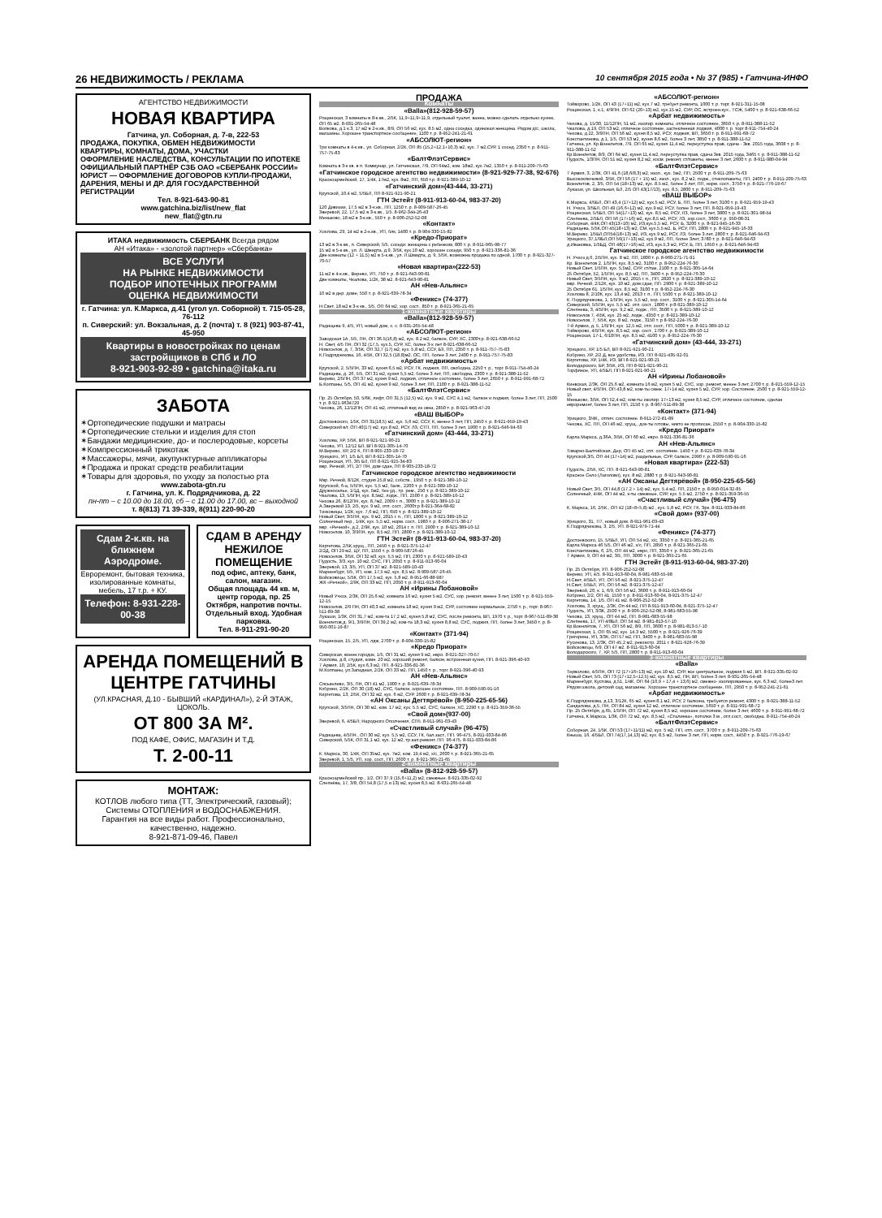26 НЕДВИЖИМОСТЬ / РЕКЛАМА 10 сентября 2015 года • № 37 (985) • Гатчина-ИНФО
АГЕНТСТВО НЕДВИЖИМОСТИ
НОВАЯ КВАРТИРА
Гатчина, ул. Соборная, д. 7-в, 222-53
ПРОДАЖА, ПОКУПКА, ОБМЕН НЕДВИЖИМОСТИ
КВАРТИРЫ, КОМНАТЫ, ДОМА, УЧАСТКИ
ОФОРМЛЕНИЕ НАСЛЕДСТВА, КОНСУЛЬТАЦИИ ПО ИПОТЕКЕ
ОФИЦИАЛЬНЫЙ ПАРТНЁР СЗБ ОАО «СБЕРБАНК РОССИИ»
ЮРИСТ — ОФОРМЛЕНИЕ ДОГОВОРОВ КУПЛИ-ПРОДАЖИ, ДАРЕНИЯ, МЕНЫ И ДР. ДЛЯ ГОСУДАРСТВЕННОЙ РЕГИСТРАЦИИ
Тел. 8-921-643-90-81
www.gatchina.biz/list/new_flat
new_flat@gtn.ru
ИТАКА недвижимость СБЕРБАНК Всегда рядом
АН «Итака» - «золотой партнер» «Сбербанка»
ВСЕ УСЛУГИ
НА РЫНКЕ НЕДВИЖИМОСТИ
ПОДБОР ИПОТЕЧНЫХ ПРОГРАММ
ОЦЕНКА НЕДВИЖИМОСТИ
г. Гатчина: ул. К.Маркса, д.41 (угол ул. Соборной) т. 715-05-28, 76-112
п. Сиверский: ул. Вокзальная, д. 2 (почта) т. 8 (921) 903-87-41, 45-950
Квартиры в новостройках по ценам застройщиков в СПб и ЛО
8-921-903-92-89 • gatchina@itaka.ru
ЗАБОТА
✶Ортопедические подушки и матрасы
✶Ортопедические стельки и изделия для стоп
✶Бандажи медицинские, до- и послеродовые, корсеты
✶Компрессионный трикотаж
✶Массажеры, мячи, акупунктурные аппликаторы
✶Продажа и прокат средств реабилитации
✶Товары для здоровья, по уходу за полостью рта
www.zabota-gtn.ru
г. Гатчина, ул. К. Подрядчикова, д. 22
пн-пт – с 10.00 до 18.00, сб – с 11.00 до 17.00, вс – выходной
т. 8(813) 71 39-339, 8(911) 220-90-20
Сдам 2-к.кв. на ближнем Аэродроме.
Евроремонт, бытовая техника, изолированные комнаты, мебель, 17 т.р. + КУ.
Телефон: 8-931-228-00-38
СДАМ В АРЕНДУ НЕЖИЛОЕ ПОМЕЩЕНИЕ
под офис, аптеку, банк, салон, магазин.
Общая площадь 44 кв. м, центр города, пр. 25 Октября, напротив почты. Отдельный вход. Удобная парковка.
Тел. 8-911-291-90-20
АРЕНДА ПОМЕЩЕНИЙ В ЦЕНТРЕ ГАТЧИНЫ
(УЛ.КРАСНАЯ, Д.10 - БЫВШИЙ «КАРДИНАЛ»), 2-Й ЭТАЖ, ЦОКОЛЬ.
ОТ 800 ЗА М².
ПОД КАФЕ, ОФИС, МАГАЗИН И Т.Д.
Т. 2-00-11
МОНТАЖ:
КОТЛОВ любого типа (ТТ, Электрический, газовый);
Системы ОТОПЛЕНИЯ и ВОДОСНАБЖЕНИЯ.
Гарантия на все виды работ. Профессионально, качественно, надежно.
8-921-871-09-46, Павел
ПРОДАЖА
Комнаты
«Balla»(812-928-59-57)
Рощинская, 3 комнаты в 8-к.кв., 2/5К, 11,9+11,9+11,9, отдельный туалет, ванна, можно сделать отдельно кухню, ОП 65 м2. 8-931-265-54-48
Волкова, д.1 к.3, 17 м2 в 2-к.кв., 8/9, ОП 56 м2, кух. 8.5 м2, одна соседка, одинокая женщина. Рядом д/с, школа, магазины. Хорошее транспортное сообщение, 1100 т. р. 8-952-241-21-61
«АБСОЛЮТ-регион»
Три комнаты в 4-к.кв., ул. Соборная, 2/2К, ОП 85 (15,2+12,1+10,3) м2, кух. 7 м2,СУР, 1 сосед, 2350 т. р. 8-911-757-75-83
«БалтФлэтСервис»
Комната в 3-к кв. в п. Коммунар, ул. Гатчинская, 7/9, ОП 64м2, ком. 18м2, кух.7м2, 1350 т. р. 8-911-209-75-63
«Гатчинское городское агентство недвижимости» (8-921-929-77-38, 92-676)
Красноармейский, 17, 1/4К, 17м2, кух. 8м2, ПП, 650 т.р. 8-921-389-10-12
«Гатчинский дом»(43-444, 33-271)
Крупской, 10.4 м2, 5/5БЛ, ПП 8-921-921-90-21
ГТН Эстейт (8-911-913-60-04, 983-37-20)
120 Дивизии, 17,5 м2 в 3-к.кв., ПП, 1250 т. р. 8-909-587-26-45
Зверевой, 22, 17,5 м2 в 3-к.кв., 1/5. 8-962-344-26-43
Меньково, 18 м2 в 3-к.кв., 550 т. р. 8-906-252-52-08
«Контакт»
Хохлова, 29, 14 м2 в 2-к.кв., УП, блк, 1400 т. р. 8-904-330-15-82
«Кредо-Приорат»
13 м2 в 3-к.кв., п. Сиверский, 5/5, соседи: женщина с ребенком, 800 т. р. 8-911-965-98-77
15 м2 в 5-к.кв., ул. Л. Шмидта, д.9, 3/5К, кух.10 м2, хорошие соседи, 950 т. р. 8-921-336-81-36
Две комнаты (12 + 11,5) м2 в 5-к.кв., ул. Л.Шмидта, д. 9, 5/5К, возможна продажа по одной, 1700 т. р. 8-921-327-70-57
«Новая квартира»(222-53)
11 м2 в 4-к.кв., Верево, УП, 750 т. р. 8-921-643-90-81
Две комнаты, Чкалова, 1/2К, 38 м2. 8-921-643-90-81
АН «Нев-Альянс»
10 м2 в дер. доме, 550 т. р. 8-921-639-78-34
«Феникс» (74-377)
Н.Свет, 18 м2 в 3-к кв., 5/5, ОП 64 м2, хор. сост., 850 т. р. 8-921-365-21-65
1-комнатные квартиры
«Balla»(812-928-59-57)
Радищева 9, 4/5, УП, новый дом, х. с. 8-931-265-54-48
«АБСОЛЮТ-регион»
Заводская 1А ,5/5, ПН, ОП 36.5(16,8) м2, кух. 8.2 м2, балкон, СУР, ХС, 2300т.р. 8-921-638-66-52
Н. Свет, 4/5 ПН, ОП 32 (17,5, кух.5, СУР, ХС, более 3-х лет 8-921-638-66-52
Новоселов, д. 7, 3/5К, ОП 32,7 (17) м2, кух. 5,8 м2, ССУ, БЗ, ПП, 2350 т. р. 8-911-757-75-83
К.Подрядчикова, 16, 4/5К, ОП 32,5 (18,8)м2, ОС, ПП, более 3 лет, 2400 т. р. 8-911-757-75-83
«Арбат недвижимость»
Крупской, 2, 5/5ПН, 33 м2, кухня 6,5 м2, РСУ, ГК, лоджия, ПП, свободна, 2250 т. р., торг. 8-911-754-40-24
Радищева, д. 26, 5/5, ОП 31 м2, кухня 5,5 м2, более 3 лет, ПП, свободна, 2300 т. р. 8-921-388-11-52
Верево, 2/5ПН, ОП 37 м2, кухня 9 м2, лоджия, отличное состояние, более 3 лет, 2650 т. р. 8-911-991-68-72
Б.Колпаны, 5/5, ОП 41 м2, кухня 9 м2, более 3 лет, ПП, 2100 т. р. 8-921-388-11-52
«БалтФлэтСервис»
Пр. 25 Октября, 50, 5/6К, лифт, ОП 31,5 (12,5) м2, кух. 9 м2, СУС 4,1 м2, балкон и лоджия, более 3 лет, ПП, 2500 т. р. 8-921-9634729
Чехова, 26, 12/12ПН, ОП 41 м2, отличный вид из окна, 2850 т. р. 8-921-963-47-29
«ВАШ ВЫБОР»
Достоевского, 1/5К, ОП 31(18,5) м2, кух. 5,6 м2, ССУ, К, менее 3 лет, ПП, 2450 т. р. 8-921-959-19-43
Сиверский в/г, ОП 40(17) м2, кух.8 м2, РСУ, ЛЗ, СТП, ПП, более 3 лет, 1900 т. р. 8-921-646-94-63
«Гатчинский дом» (43-444, 33-271)
Хохлова, ХР, 5/5К, ВП 8-921-921-90-21
Чехова, УП, 12/12 БЛ, ВП 8-921-305-14-70
М.Верево, ХР, 2/2 К, ПП 8-905-233-18-72
Урицкого, УП, 1/5 БЛ, ВП 8-921-305-14-70
Рощинская, УП, 3/5 БЛ, ПП 8-921-925-34-83
мкр. Речной, УП, 2/7 ПН, дом сдан, ПП 8-905-233-18-72
Гатчинское городское агентство недвижимости
Мкр. Речной, 8/12К, студия 25,8 м2, собств., 1950 т. р. 8-921-389-10-12
Крупской, 6-а, 5/5ПН, кух. 5,5 м2, балк., 2200 т. р. 8-921-389-10-12
Дружноселье, 1/1Д, кух. 5м2, без уд., тр. рем., 250 т. р. 8-921-389-10-12
Чкалова, 13, 5/5ПН, кух. 8,5м2, лодж., ПП, 2500 т. р. 8-921-389-10-12
Чехова 26, 8/12ПН, кух. 8,7м2, 2009 г. п., 3000 т. р. 8-921-389-10-12
А.Зверевой 13, 2/5, кух. 9 м2, отл. сост., 2600т.р 8-921-364-68-82
Тихковицы, 1/2К, кух. 7,6 м2, ПП, 650 т. р. 8-921-389-10-12
Новый Свет, 3/5ПН, кух. 9 м2, 2015 г. п., ПП, 1800 т. р. 8-921-389-10-12
Солнечный пер., 1/4К, кух. 5,5 м2, норм. сост., 1980 т. р. 8-906-271-38-17
мкр. «Речной», д.2, 2/9К, кух. 10 м2, 2014 г. п. ПП, 2900 т. р. 8-921-389-10-12
Новоселов, 10, 3/9ПН, кух. 8,5 м2, ПП, 2800 т. р. 8-921-389-10-12
ГТН Эстейт (8-911-913-60-04, 983-37-20)
Киргетова, 2/5К,хрущ., ПП, 2450 т. р. 8-921-375-12-47
2/2Д, ОП 29 м2, ЦУ, ПП, 1550 т. р. 8-909-58726-45
Новоселов, 3/5К, ОП 32 м3, кух. 5,5 м2, ПП, 2300 т. р. 8-921-589-10-43
Пудость, 3/3, кух. 10 м2, СУС, ПП, 2050 т. р. 8-911-913-60-04
Зверевой, 13, 3/5, УП, ОП 37 м2. 8-921-589-10-43
Мариенбург, 5/5, УП, ком. 17,5 м2, кух. 8,5 м2. 8-909-587-26-45
Войсковицы, 5/5К, ОП 17,5 м2, кух. 5,8 м2. 8-951-66-88-987
ЖК «Речной», 2/9К, ОП 33 м2, ПП, 2050 т. р. 8-911-913-60-04
АН «Ирины Лобановой»
Новый Учхоз, 2/3К, ОП 25,6 м2, комната 16 м2, кухня 5 м2, СУС, хор. ремонт, менее 3 лет, 1500 т. р. 8-921-559-12-15
Новоселов, 2/9 ПН, ОП 40,3 м2, комната 18 м2, кухня 9 м2, СУР, состояние нормальное, 2750 т. р., торг. 8-967-511-89-38
Лукаши, 1/3К, ОП 31,7 м2, ком-та 17,2 м2, кухня 5,8 м2, СУС, после ремонта, ВП, 1970 т. р., торг. 8-967-511-89-38
Военлетов,д. 9/1, 3/9ПН, ОП 39,2 м2, ком-та 18,3 м2, кухня 8,8 м2, СУС, лоджия, ПП, более 3 лет, 3450 т. р. 8-950-001-19-87
«Контакт» (371-94)
Рощинская, 15, 2/5, УП, лдж, 2700 т. р. 8-904-330-15-82
«Кредо Приорат»
Сиверская, военн.городок, 1/5, ОП 31 м2, кухня 9 м2, евро. 8-921-327-70-57
Хохлова, д.8, студия, комн. 20 м2, хороший ремонт, балкон, встроенная кухня, ПП. 8-921-396-40-93
7 Армия, 10, 2/5К, кух.6,3 м2, ПП. 8-921-336-81-36
М.Колпаны, ул.Западная, 2/2К, ОП 33 м2, ПП, 1450 т. р., торг. 8-921-396-40-93
АН «Нев-Альянс»
Сяськелево, 3/5, ПН, ОП 41 м2, 1900 т. р. 8-921-639-78-34
Кобрино, 2/2К, ОП 30 (18) м2, СУС, балкон, хорошее состояние, ПП. 8-909-590-91-16
Киргетова, 13, 2/5К, ОП 32 м2, кух. 6 м2, СУР, 2600 т. р. 8-921-639-78-34
«АН Оксаны Дегтярёвой» (8-950-225-65-56)
Крупской, 3/5ПН, ОП 30 м2, ком. 17 м2, кух. 5.5 м2, СУС, балкон, ХС, 2290 т. р. 8-921-359-36-55
«Свой дом»(937-00)
Зверевой, 6, 4/5БЛ; Народного Ополчения, СПб. 8-911-961-03-43
«Счастливый случай» (96-475)
Радищева, 4/5ПН., ОП 30 м2, кух. 5,5 м2, ССУ, ГК, бал.заст., ПП. 96-475, 8-911-933-84-86
Сиверский, 5/5К, ОП 31,1 м2, кух. 12 м2, тр.кап.ремонт, ПП. 96-475, 8-911-933-84-86
«Феникс» (74-377)
К. Маркса, 30, 1/4К, ОП 35м2, кух. 7м2, ком. 19,4 м2, х/с, 2600 т. р. 8-921-365-21-65
Зверевой, 1, 5/5, УП, хор. сост., ПП, 2600 т. р. 8-921-365-21-65
2-комнатные квартиры
«Balla» (8-812-928-59-57)
Красноармейский пр., 1/2, ОП 37,9 (15,6+11,2) м2, смежные. 8-921-335-02-92
Слепнёва, 17, 3/8, ОП 54,8 (17,5 и 13) м2, кухня 8,5 м2. 8-931-265-54-48
«АБСОЛЮТ-регион»
Тойворово, 1/2К, ОП 43 (17+11) м2, кух.7 м2, требует ремонта, 1000 т. р. торг. 8-921-311-15-08
Рощинская, 1, к.1, 4/9ПН, ОП 62 (20+13) м2, кух.15 м2, СУР, ОС, встроен.кух., ТСЖ, 5400 т. р. 8-921-638-66-52
«Арбат недвижимость»
Чехова, д. 15/30, 11/12ПН, 51 м2, изолир. комнаты, отличное состояние, 3650 т. р. 8-911-388-11-52
Чкалова, д.19, ОП 53 м2, отличное состояние, застекленная лоджия, 4000 т. р. торг 8-911-754-40-24
Чехова, д.22, 3/9ПН, ОП 56 м2, кухня 8,5 м2, РСУ, лоджия, ВП, 3650 т. р. 8-911-991-68-72
Константинова, д.1, 1/5, ОП 53 м2, кухня 8,6 м2, более 3 лет, 3850 т. р. 8-911-388-11-52
Гатчина, ул. Кр.Военлетов, 7/9, ОП 65 м2, кухня 11,4 м2, переуступка прав, сдача - 3кв. 2015 года, 3608 т. р. 8-911-388-11-52
Кр.Военлетов, 8/9, ОП 64 м2, кухня 11,4 м2, переуступка прав, сдача 3кв. 2015 года, 3465 т. р. 8-911-388-11-52
Пудость, 1/3ПН, ОП 51 м2, кухня 8,2 м2, косм. ремонт, ст/пакеты, менее 3 лет, 2600 т. р. 8-911-980-04-94
«БалтФлэтСервис»
7 Армия, 3, 2/3К, ОП 41,6 (18,6/8,3) м2, изол., кух. 5м2, ПП, 2500 т. р. 8-911-209-75-63
Высокоключевой, 3/5К, ОП 56 (17 + 15) м2, изол., кух. 8,2 м2, лодж., стеклопакеты, ПП, 2400 т. р. 8-911-209-75-63
Военлетов, 2, 3/5, ОП 54 (18+13) м2, кух. 8.5 м2, более 3 лет, ПП, норм. сост., 3750 т. р. 8-921-776-19-67
Лукаши, ул. Школьная, БЛ, 2/5 ОП 43(17/13), кух. 8,5, 2800 т. р. 8-911-209-75-63
«ВАШ ВЫБОР»
К.Маркса, 4/5БЛ, ОП 43,4 (17+12) м2, кух.5 м2, РСУ, Б, ПП, более 3 лет, 3100 т. р. 8-921-959-19-43
Н. Учхоз, 3/5БЛ, ОП 49 (16,6+12) м2, кух.9 м2, РСУ, более 3 лет, ПП. 8-921-959-19-43
Рощинская, 5/5БЛ, ОП 54(17+13) м2, кух. 8,5 м2, РСУ, ЛЗ, более 3 лет, 3800 т. р. 8-921-301-98-54
Слепнева, 2/5БЛ, ОП 56 (17+16) м2, кух.8,5 м2, РСУ, ЛЗ, хор.сост., 3600 т. р. 950-08-31
Соборная, 4/4К,ОП 43(13+10) м2, ИЗ,кух.5,5 м2, РСУ, Б, 3200 т. р. 8-921-945-16-33
Радищева, 5/5К,ОП 45(18+13) м2, СМ, кух.5,5 м2, Б, РСУ, ПП, 2800 т. р. 8-921-945-16-33
М.Верево, 1/5БЛ,ОП54(18+13) м2, ИЗ, кух.9 м2, РСУ, ЛЗ, более 3 лет, 2800 т. р. 8-921-646-94-63
Урицкого, 37,1/9БЛ,ОП 56(17+13) м2, кух.9 м2, ПП, более 3лет, 3780 т. р. 8-921-646-94-63
д.Ивановка, 1/5БД, ОП 48(17+16) м2, ИЗ, кух.5,3 м2, РСУ, Б, ПП, 1650 т. р. 8-921-646-94-63
Гатчинское городское агентство недвижимости
Н. Учхоз д.6, 2/5ПН, кух. 8 м2, ПП, 1800 т. р. 8-960-271-71-91
Кр. Военлетов 2, 1/5ПН, кух. 8,5 м2, 3100 т. р. 8-952-224-76-30
Новый Свет, 1/5ПН, кух. 5,5м2, СУР, ст/пак, 2100 т. р. 8-921-305-14-64
25 Октября, 52, 1/5ПН, кух. 8,5 м2, ПП, 3400 т. р. 8-952-224-76-30
Новый Свет, 3/5ПН, кух. 9 м2, 2015 г. п., ПП, 2820 т. р. 8-921-389-10-12
мкр. Речной, 2/12К, кух. 10 м2, дом сдан, ПП. 2900 т. р. 8-921-389-10-12
25 Октября 61, 1/5ПН, кух. 8,5 м2, 3100 т. р. 8-952-224-76-30
Хохлова 8, 2/10К, кух. 13,4 м2, 2013 г. п., ПП, 5500 т. р. 8-921-389-10-12
К. Подрядчикова, 1, 1/5ПН, кух. 5,5 м2, хор. сост., 3100 т. р. 8-921-305-14-64
Сиверский, 5/5ПН, кух. 5,5 м2, отл. сост., 1800 т. р 8-921-389-10-12
Слепнева, 3, 4/5ПН, кух. 9,2 м2, лодж., ПП, 3500 т. р. 8-921-389-10-12
Новоселов 7, 4\5К, кух. 25 м2, лодж., 4350 т. р. 8-921-389-10-12
Новоселов, 7, 5/5К, кух. 8 м2, лодж., 3150 т. р 8-952-224-76-30
7-й Армии, д. 5, 1/5ПН, кух. 12,5 м2, отл. сост., ПП, 5000 т. р. 8-921-389-10-12
Тойворово, 4/5ПН, кух. 8,5 м2, хор. сост., 1700 т. р. 8-921-389-10-12
Рощинская, 17-1, 6/10ПН, кух. 8,5 м2, 4100 т. р. 8-952-224-76-30
«Гатчинский дом» (43-444, 33-271)
Урицкого, ХР, 1/5 БЛ, ВП 8-921-921-90-21
Кобрино, ХР, 2/2 Д, все удобства, ИЗ, ПП 8-921-435-92-01
Киргетова, ХР, 1/4К, ИЗ, ВП 8-921-921-90-21
Володарского, БР, 3/5К, ИЗ, ПП 8-921-921-90-21
Торфяное, УП, 4/5БЛ, ПП 8-921-921-90-21
АН «Ирины Лобановой»
Киевская, 2/3К, ОП 25,6 м2, комната 16 м2, кухня 5 м2, СУС, хор. ремонт, менее 3 лет, 2700 т. р. 8-921-559-12-15
Новый свет, 4/5ПН, ОП 43,8 м2, ком-ты смеж. 17+14 м2, кухня 5 м2, СУР, хор. Состояние, 2500 т. р. 8-921-559-12-15
Меньково, 3/5К, ОП 52,4 м2, ком-ты изолир. 17+13 м2, кухня 8,5 м2, СУР, отличное состояние, сделан евроремонт, более 3 лет, ПП, 2150 т. р. 8-967-511-89-38
«Контакт» (371-94)
Урицкого, 3/4К,, отлич. состояние. 8-911-272-81-89
Чехова, ХС, ПП, ОП 46 м2, хрущ., док-ты готовы, никто не прописан, 2550 т. р. 8-904-330-15-82
«Кредо Приорат»
Карла Маркса, д.36А, 3/5К, ОП 60 м2, евро. 8-921-336-81-36
АН «Нев-Альянс»
Товарно-Балтийская, Дер, ОП 45 м2, отл. состояние. 1450 т. р. 8-921-639-78-34
Крупской,3/5, ОП 44 (17+14) м2, раздельные, СУР, балкон, 2990 т. р. 8-909-590-91-16
«Новая квартира» (222-53)
Пудость, 2/5К, ХС, ПП. 8-921-643-90-81
Красное Село (Лаголово), кух. 8 м2, 2880 т. р. 8-921-643-90-81
«АН Оксаны Дегтярёвой» (8-950-225-65-56)
Новый Свет, 3/5, ОП 44,8 (17,2 + 14) м2, кух. 5.4 м2, ПП, 2150 т. р. 8-950-014-32-85
Солнечный, 4/4К, ОП 44 м2, к-ты смежные, СУР, кух. 5.5 м2, 2750 т. р. 8-921-359-36-55
«Счастливый случай» (96-475)
К. Маркса, 16, 2/5К., ОП 42 (18+8+5,8) м2 , кух. 5,8 м2, РСУ, ГК, Эрк. 8-911-933-84-86
«Свой дом» (937-00)
Урицкого, 31, 7/7, новый дом. 8-911-961-03-43
К.Подрядчикова, 3, 2/5, УП. 8-921-979-71-44
«Феникс» (74-377)
Достоевского, 15, 5/5БЛ, УП, ОП 54 м2, х/с, 3350 т. р. 8-921-365-21-65
Карла Маркса 46 5/5, ОП 46 м2, х/с, ПП, 2850 т. р. 8-921-365-21-65
Константинова, 6, 2/5, ОП 44 м2, евро, ПП, 3350 т. р. 8-921-365-21-65
7 Армии, 9, ОП 44 м2, 3/5, ПП, 3000 т. р. 8-921-365-21-65
ГТН Эстейт (8-911-913-60-04, 983-37-20)
Пр. 25 Октября, УП. 8-906-252-52-08
Верево, УП, 4/5. 8-911-913-60-04, 8-981-683-55-98
Н.Свет, 4/5БЛ, УП, ОП 56 м2. 8-921-375-12-47
Н.Свет, 5/5БЛ, УП, ОП 56 м2. 8-921-375-12-47
Зверевой, 20, к. 1, 6/9, ОП 56 м2, 3600 т. р. 8-911-913-60-04
Кобрино, 2/2, ОП 41, 1550 т. р. 8-911-913-60-04, 8-921-375-12-47
Киргетова, 14, 1/5, ОП 41 м2. 8-906-252-52-08
Хохлова, 3, хрущ., 2/3К, Оп 44 м2, ПП 8-911-913-60-04, 8-921-375-12-47
Пудость, УП, 3/3К, 2500 т. р. 8-906-252-52-08, 8-981-683-55-98
Чехова, 13, хрущ., ОП 44 м2, ПП. 8-981-683-55-98
Слепнева, 17, УП 4/8БЛ, ОП 54 м2. 8-981-813-57-10
Кр.Военлётов, 7, УП, ОП 56 м2, 8/9, ПП, 3600 т. р. 8-981-813-57-10
Рощинская, 1, ОП 65 м2, кух. 14.3 м2, 5500 т. р. 8-921-926-76-39
Григорина, УП, 3/3К, ОП 57 м2, ПП, 3400 т. р. 8-981-683-55-98
Русинова, 13, 2/3К, ОП 45,2 м2, реконстр. 2011 г. 8-921-926-76-39
Войсковицы, 6/9, ОП 47 м2. 8-911-913-60-04
Володарского, 7, ХР, 5/5, ПП, 2800 т. р. 8-911-913-60-04
3-комнатные квартиры
«Balla»
Терволово, 4/5ПН, ОП 72 (17+16+13) м2, кух.10 м2, СУР, все центральное, лоджия 5 м2, ВП. 8-921-335-02-92
Новый Свет, 5/5, ОП 73 (17+12,5+12,5) м2, кух. 8,5 м2, ПН, ВП, более 3 лет. 8-931-265-54-48
Мариенбург, Кустова, д.51, 1/4К, ОП 64 (10,9 + 17,4 + 13,6) м2, смежно- изолированные, кух. 6,3 м2, более3 лет. Рядом школа, детский сад, магазины. Хорошее транспортное сообщение, ПП, 2950 т. р. 8-952-241-21-61
«Арбат недвижимость»
К.Подрядчикова, д.13, 3/12К, 65 м2, кухня 8,1 м2, РСУ, 2 балкона, требуется ремонт, 4300 т. р. 8-921-388-11-52
Сандалова, д.5, ПН, ОП 84 м2, кухня 12 м2, отличное состояние, 5650 т. р. 8-911-991-68-72
Пр. 25 Октября, д.65, 1/5ПН, ОП 72 м2, кухня 8,5 м2, хорошее состояние, более 3 лет, 4600 т. р. 8-911-991-68-72
Гатчина, К.Маркса, 1/3К, ОП 72 м2, кух. 8,5 м2, «Сталинка», потолки 3 м., отл.сост., свободна. 8-911-754-40-24
«БалтФлэтСервис»
Соборная, 24, 1/5К, ОП 53 (17+11/11) м2, кух. 5 м2, ПП, отл. сост., 3700 т. р. 8-911-209-75-63
Кныша, 16, 4/5БЛ, ОП 74(17,14,13) м2, кух. 8,5 м2, более 3 лет, ПП, норм. сост., 4450 т. р. 8-921-776-19-67